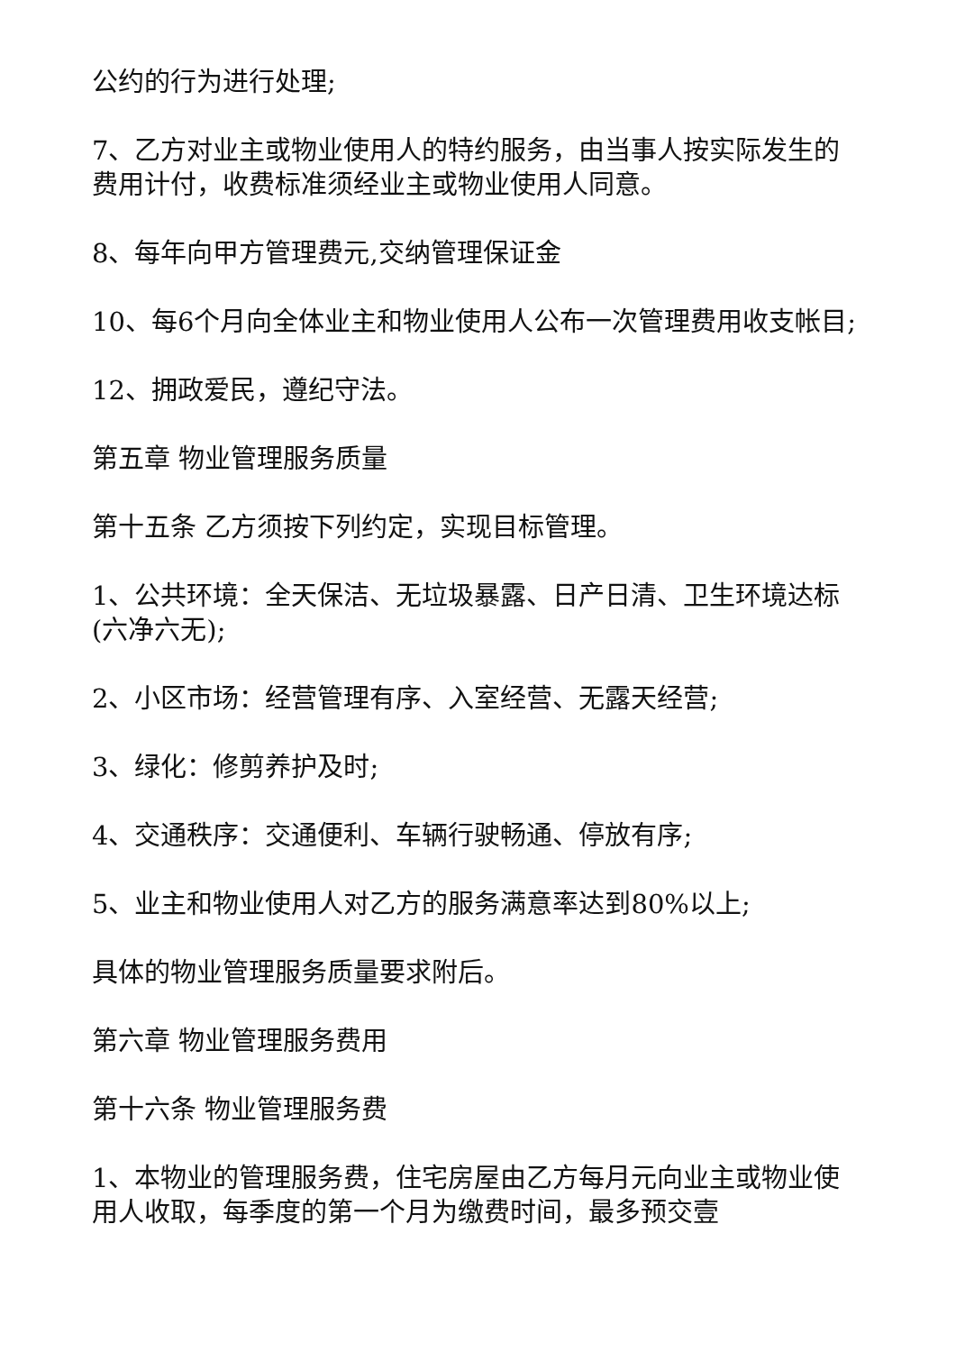公约的行为进行处理;
7、乙方对业主或物业使用人的特约服务，由当事人按实际发生的费用计付，收费标准须经业主或物业使用人同意。
8、每年向甲方管理费元,交纳管理保证金
10、每6个月向全体业主和物业使用人公布一次管理费用收支帐目;
12、拥政爱民，遵纪守法。
第五章 物业管理服务质量
第十五条 乙方须按下列约定，实现目标管理。
1、公共环境：全天保洁、无垃圾暴露、日产日清、卫生环境达标(六净六无);
2、小区市场：经营管理有序、入室经营、无露天经营;
3、绿化：修剪养护及时;
4、交通秩序：交通便利、车辆行驶畅通、停放有序;
5、业主和物业使用人对乙方的服务满意率达到80%以上;
具体的物业管理服务质量要求附后。
第六章 物业管理服务费用
第十六条 物业管理服务费
1、本物业的管理服务费，住宅房屋由乙方每月元向业主或物业使用人收取，每季度的第一个月为缴费时间，最多预交壹